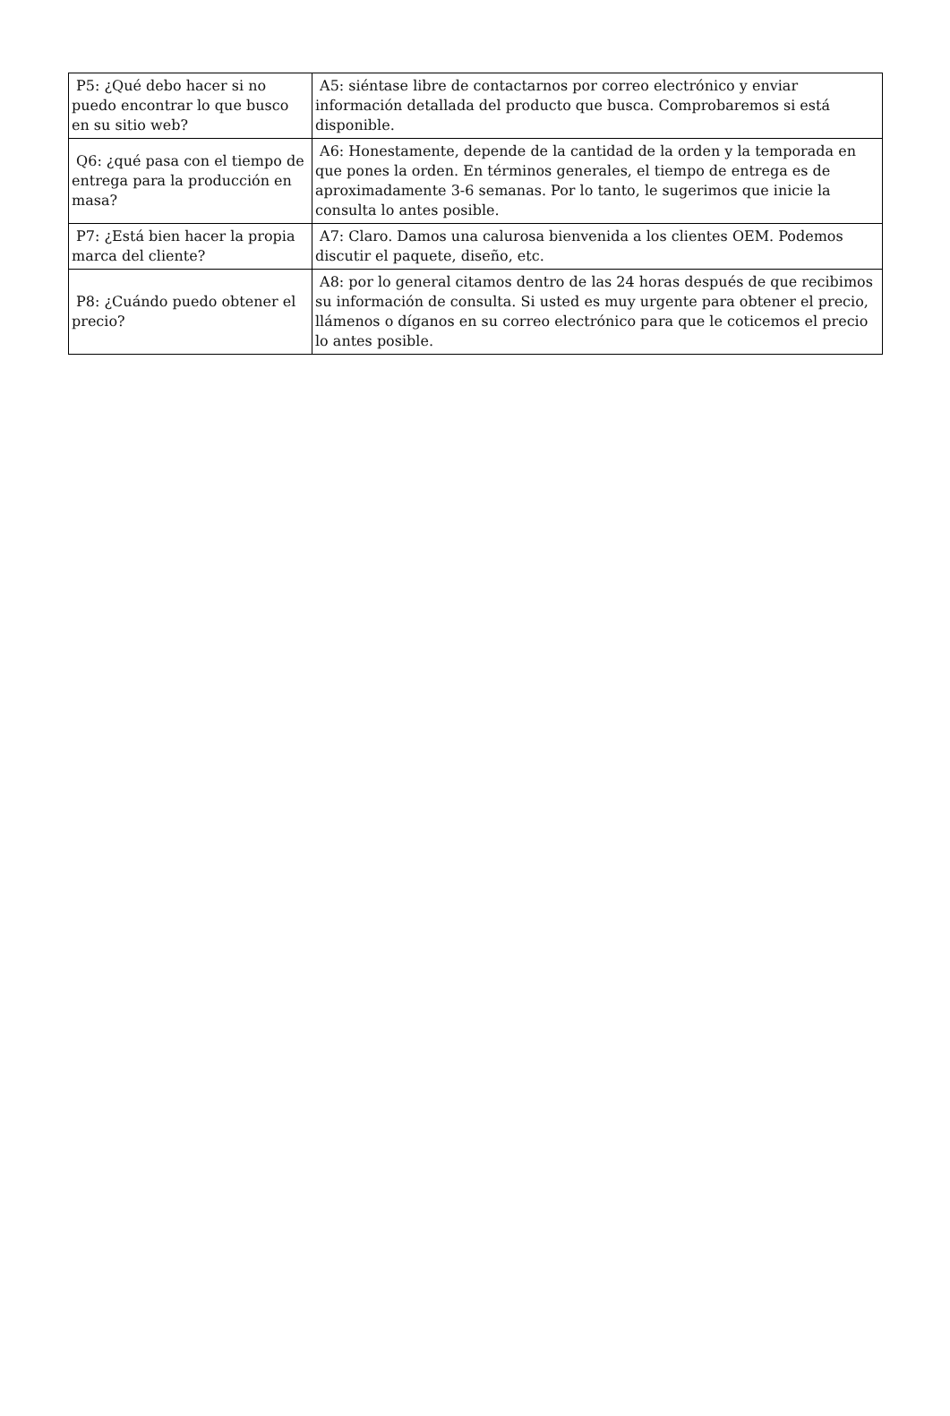| P5: ¿Qué debo hacer si no puedo encontrar lo que busco en su sitio web? | A5: siéntase libre de contactarnos por correo electrónico y enviar información detallada del producto que busca. Comprobaremos si está disponible. |
| Q6: ¿qué pasa con el tiempo de entrega para la producción en masa? | A6: Honestamente, depende de la cantidad de la orden y la temporada en que pones la orden. En términos generales, el tiempo de entrega es de aproximadamente 3-6 semanas. Por lo tanto, le sugerimos que inicie la consulta lo antes posible. |
| P7: ¿Está bien hacer la propia marca del cliente? | A7: Claro. Damos una calurosa bienvenida a los clientes OEM. Podemos discutir el paquete, diseño, etc. |
| P8: ¿Cuándo puedo obtener el precio? | A8: por lo general citamos dentro de las 24 horas después de que recibimos su información de consulta. Si usted es muy urgente para obtener el precio, llámenos o díganos en su correo electrónico para que le coticemos el precio lo antes posible. |